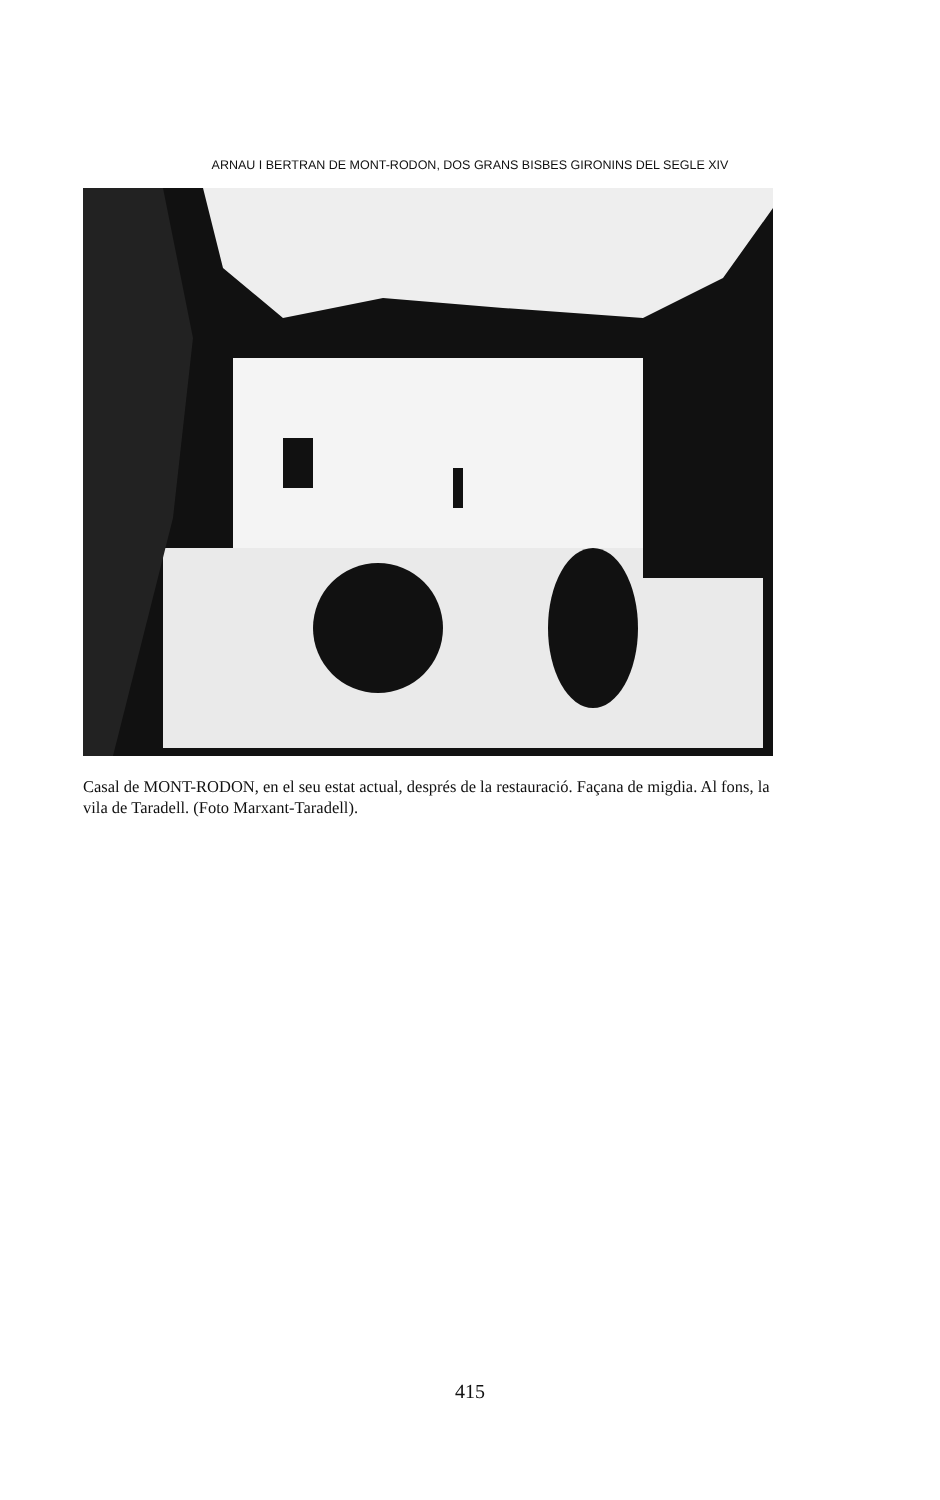ARNAU I BERTRAN DE MONT-RODON, DOS GRANS BISBES GIRONINS DEL SEGLE XIV
Casal de MONT-RODON, en el seu estat actual, després de la restauració. Façana de migdia. Al fons, la vila de Taradell. (Foto Marxant-Taradell).
415